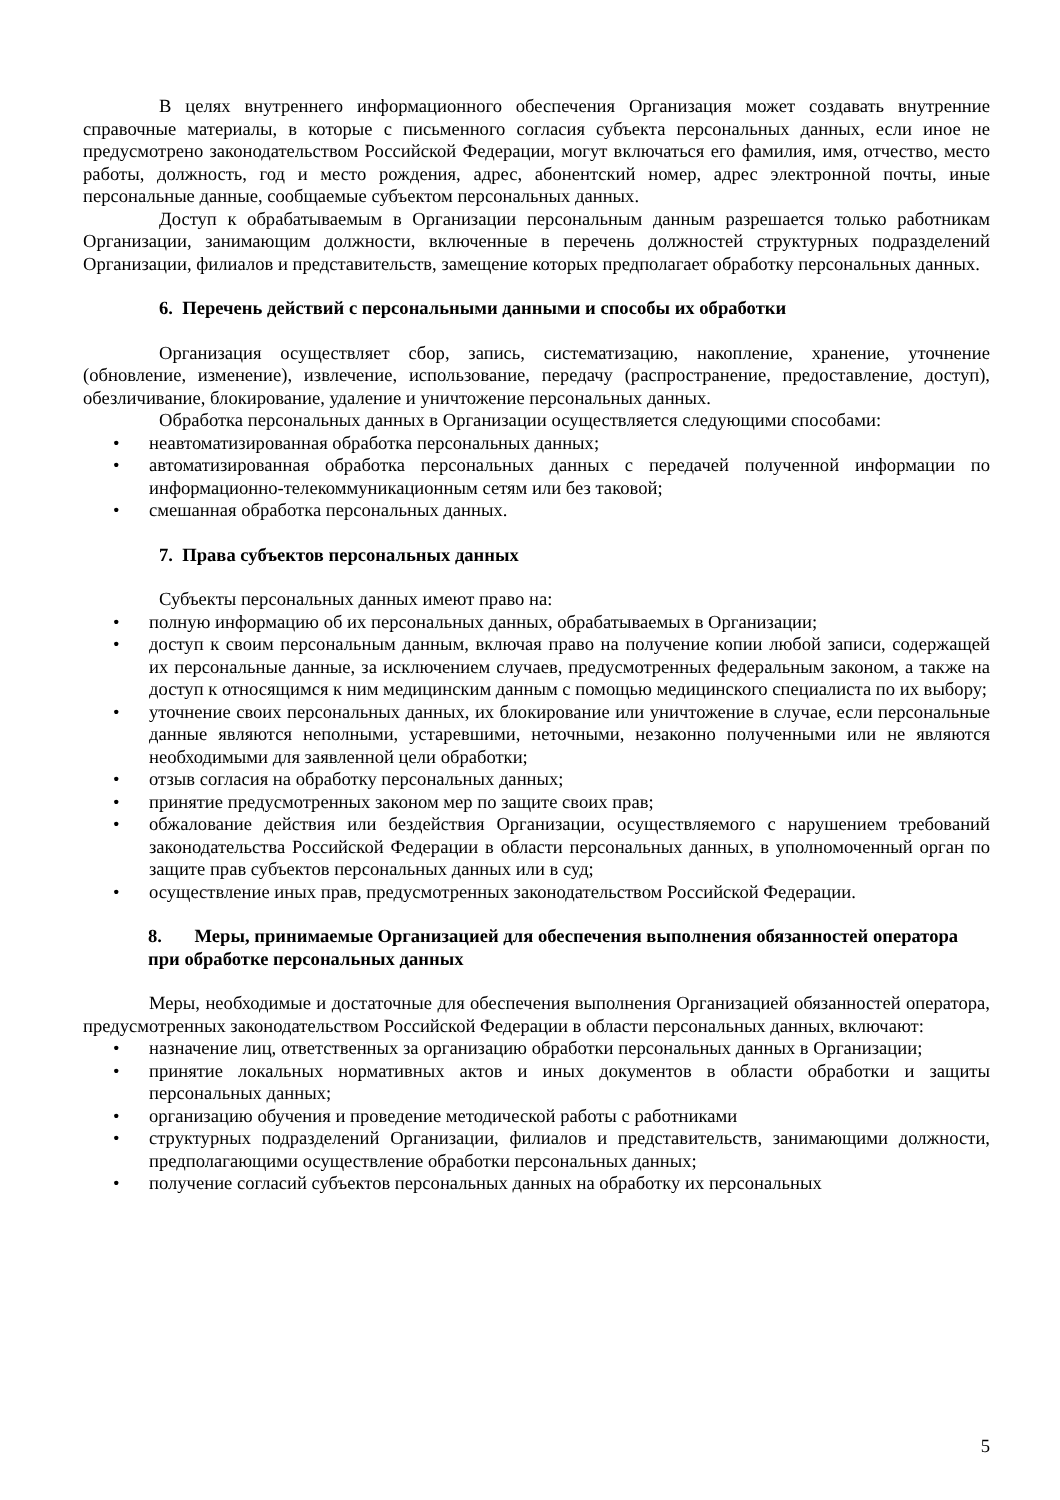В целях внутреннего информационного обеспечения Организация может создавать внутренние справочные материалы, в которые с письменного согласия субъекта персональных данных, если иное не предусмотрено законодательством Российской Федерации, могут включаться его фамилия, имя, отчество, место работы, должность, год и место рождения, адрес, абонентский номер, адрес электронной почты, иные персональные данные, сообщаемые субъектом персональных данных.
Доступ к обрабатываемым в Организации персональным данным разрешается только работникам Организации, занимающим должности, включенные в перечень должностей структурных подразделений Организации, филиалов и представительств, замещение которых предполагает обработку персональных данных.
6. Перечень действий с персональными данными и способы их обработки
Организация осуществляет сбор, запись, систематизацию, накопление, хранение, уточнение (обновление, изменение), извлечение, использование, передачу (распространение, предоставление, доступ), обезличивание, блокирование, удаление и уничтожение персональных данных.
Обработка персональных данных в Организации осуществляется следующими способами:
• неавтоматизированная обработка персональных данных;
• автоматизированная обработка персональных данных с передачей полученной информации по информационно-телекоммуникационным сетям или без таковой;
• смешанная обработка персональных данных.
7. Права субъектов персональных данных
Субъекты персональных данных имеют право на:
• полную информацию об их персональных данных, обрабатываемых в Организации;
• доступ к своим персональным данным, включая право на получение копии любой записи, содержащей их персональные данные, за исключением случаев, предусмотренных федеральным законом, а также на доступ к относящимся к ним медицинским данным с помощью медицинского специалиста по их выбору;
• уточнение своих персональных данных, их блокирование или уничтожение в случае, если персональные данные являются неполными, устаревшими, неточными, незаконно полученными или не являются необходимыми для заявленной цели обработки;
• отзыв согласия на обработку персональных данных;
• принятие предусмотренных законом мер по защите своих прав;
• обжалование действия или бездействия Организации, осуществляемого с нарушением требований законодательства Российской Федерации в области персональных данных, в уполномоченный орган по защите прав субъектов персональных данных или в суд;
• осуществление иных прав, предусмотренных законодательством Российской Федерации.
8. Меры, принимаемые Организацией для обеспечения выполнения обязанностей оператора при обработке персональных данных
Меры, необходимые и достаточные для обеспечения выполнения Организацией обязанностей оператора, предусмотренных законодательством Российской Федерации в области персональных данных, включают:
• назначение лиц, ответственных за организацию обработки персональных данных в Организации;
• принятие локальных нормативных актов и иных документов в области обработки и защиты персональных данных;
• организацию обучения и проведение методической работы с работниками
• структурных подразделений Организации, филиалов и представительств, занимающими должности, предполагающими осуществление обработки персональных данных;
• получение согласий субъектов персональных данных на обработку их персональных
5